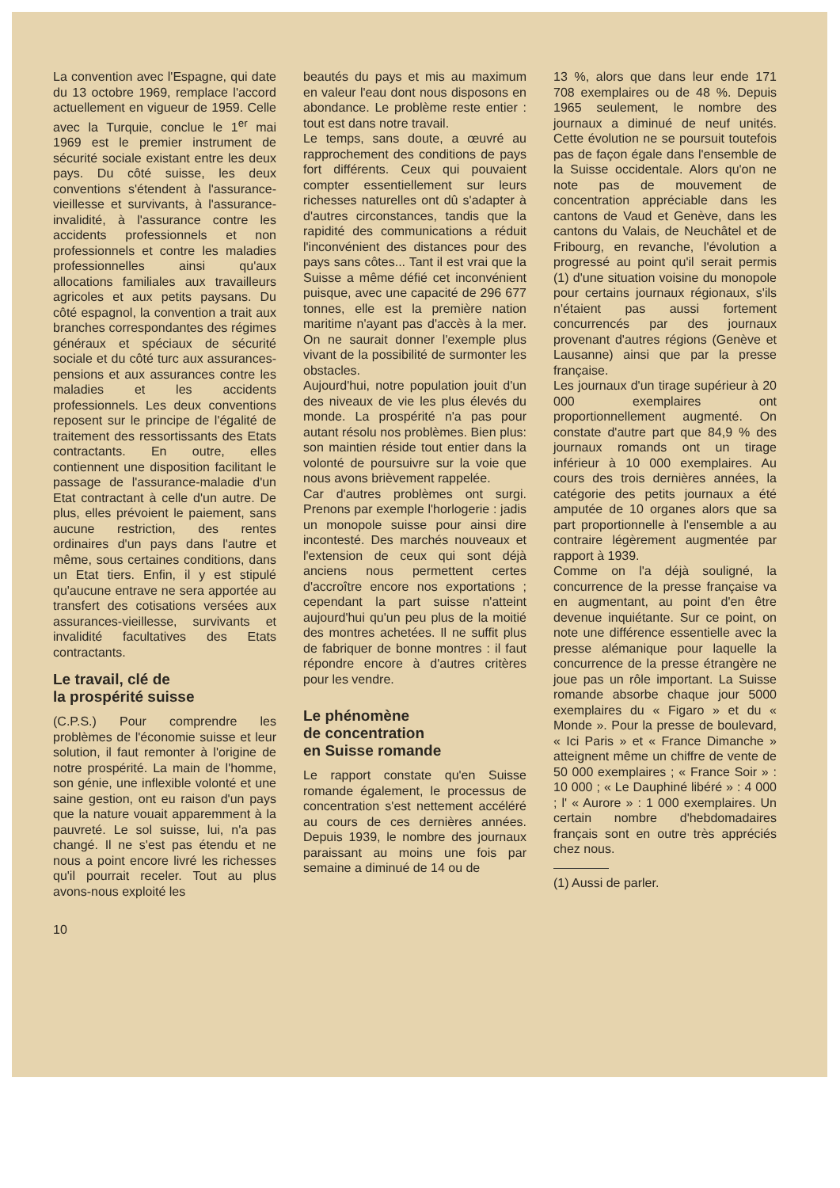La convention avec l'Espagne, qui date du 13 octobre 1969, remplace l'accord actuellement en vigueur de 1959. Celle avec la Turquie, conclue le 1<sup>er</sup> mai 1969 est le premier instrument de sécurité sociale existant entre les deux pays. Du côté suisse, les deux conventions s'étendent à l'assurance-vieillesse et survivants, à l'assurance-invalidité, à l'assurance contre les accidents professionnels et non professionnels et contre les maladies professionnelles ainsi qu'aux allocations familiales aux travailleurs agricoles et aux petits paysans. Du côté espagnol, la convention a trait aux branches correspondantes des régimes généraux et spéciaux de sécurité sociale et du côté turc aux assurances-pensions et aux assurances contre les maladies et les accidents professionnels. Les deux conventions reposent sur le principe de l'égalité de traitement des ressortissants des Etats contractants. En outre, elles contiennent une disposition facilitant le passage de l'assurance-maladie d'un Etat contractant à celle d'un autre. De plus, elles prévoient le paiement, sans aucune restriction, des rentes ordinaires d'un pays dans l'autre et même, sous certaines conditions, dans un Etat tiers. Enfin, il y est stipulé qu'aucune entrave ne sera apportée au transfert des cotisations versées aux assurances-vieillesse, survivants et invalidité facultatives des Etats contractants.
Le travail, clé de
la prospérité suisse
(C.P.S.) Pour comprendre les problèmes de l'économie suisse et leur solution, il faut remonter à l'origine de notre prospérité. La main de l'homme, son génie, une inflexible volonté et une saine gestion, ont eu raison d'un pays que la nature vouait apparemment à la pauvreté. Le sol suisse, lui, n'a pas changé. Il ne s'est pas étendu et ne nous a point encore livré les richesses qu'il pourrait receler. Tout au plus avons-nous exploité les
beautés du pays et mis au maximum en valeur l'eau dont nous disposons en abondance. Le problème reste entier : tout est dans notre travail.
Le temps, sans doute, a œuvré au rapprochement des conditions de pays fort différents. Ceux qui pouvaient compter essentiellement sur leurs richesses naturelles ont dû s'adapter à d'autres circonstances, tandis que la rapidité des communications a réduit l'inconvénient des distances pour des pays sans côtes... Tant il est vrai que la Suisse a même défié cet inconvénient puisque, avec une capacité de 296 677 tonnes, elle est la première nation maritime n'ayant pas d'accès à la mer. On ne saurait donner l'exemple plus vivant de la possibilité de surmonter les obstacles.
Aujourd'hui, notre population jouit d'un des niveaux de vie les plus élevés du monde. La prospérité n'a pas pour autant résolu nos problèmes. Bien plus: son maintien réside tout entier dans la volonté de poursuivre sur la voie que nous avons brièvement rappelée.
Car d'autres problèmes ont surgi. Prenons par exemple l'horlogerie : jadis un monopole suisse pour ainsi dire incontesté. Des marchés nouveaux et l'extension de ceux qui sont déjà anciens nous permettent certes d'accroître encore nos exportations ; cependant la part suisse n'atteint aujourd'hui qu'un peu plus de la moitié des montres achetées. Il ne suffit plus de fabriquer de bonne montres : il faut répondre encore à d'autres critères pour les vendre.
Le phénomène
de concentration
en Suisse romande
Le rapport constate qu'en Suisse romande également, le processus de concentration s'est nettement accéléré au cours de ces dernières années. Depuis 1939, le nombre des journaux paraissant au moins une fois par semaine a diminué de 14 ou de
13 %, alors que dans leur ende 171 708 exemplaires ou de 48 %. Depuis 1965 seulement, le nombre des journaux a diminué de neuf unités. Cette évolution ne se poursuit toutefois pas de façon égale dans l'ensemble de la Suisse occidentale. Alors qu'on ne note pas de mouvement de concentration appréciable dans les cantons de Vaud et Genève, dans les cantons du Valais, de Neuchâtel et de Fribourg, en revanche, l'évolution a progressé au point qu'il serait permis (1) d'une situation voisine du monopole pour certains journaux régionaux, s'ils n'étaient pas aussi fortement concurrencés par des journaux provenant d'autres régions (Genève et Lausanne) ainsi que par la presse française.
Les journaux d'un tirage supérieur à 20 000 exemplaires ont proportionnellement augmenté. On constate d'autre part que 84,9 % des journaux romands ont un tirage inférieur à 10 000 exemplaires. Au cours des trois dernières années, la catégorie des petits journaux a été amputée de 10 organes alors que sa part proportionnelle à l'ensemble a au contraire légèrement augmentée par rapport à 1939.
Comme on l'a déjà souligné, la concurrence de la presse française va en augmentant, au point d'en être devenue inquiétante. Sur ce point, on note une différence essentielle avec la presse alémanique pour laquelle la concurrence de la presse étrangère ne joue pas un rôle important. La Suisse romande absorbe chaque jour 5000 exemplaires du « Figaro » et du « Monde ». Pour la presse de boulevard, « Ici Paris » et « France Dimanche » atteignent même un chiffre de vente de 50 000 exemplaires ; « France Soir » : 10 000 ; « Le Dauphiné libéré » : 4 000 ; l' « Aurore » : 1 000 exemplaires. Un certain nombre d'hebdomadaires français sont en outre très appréciés chez nous.
(1) Aussi de parler.
10